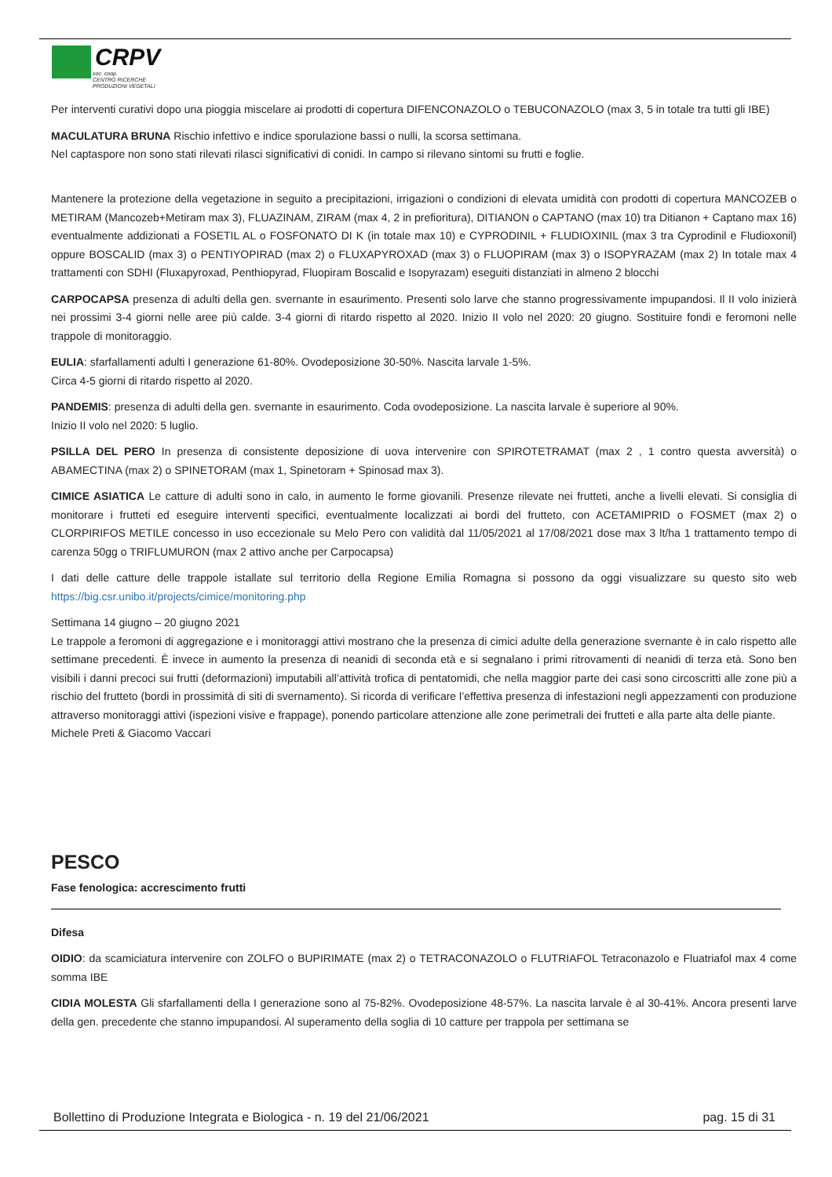CRPV
soc. coop.
CENTRO RICERCHE
PRODUZIONI VEGETALI
Per interventi curativi dopo una pioggia miscelare ai prodotti di copertura DIFENCONAZOLO o TEBUCONAZOLO (max 3, 5 in totale tra tutti gli IBE)
MACULATURA BRUNA Rischio infettivo e indice sporulazione bassi o nulli, la scorsa settimana.
Nel captaspore non sono stati rilevati rilasci significativi di conidi. In campo si rilevano sintomi su frutti e foglie.
Mantenere la protezione della vegetazione in seguito a precipitazioni, irrigazioni o condizioni di elevata umidità con prodotti di copertura MANCOZEB o METIRAM (Mancozeb+Metiram max 3), FLUAZINAM, ZIRAM (max 4, 2 in prefioritura), DITIANON o CAPTANO (max 10) tra Ditianon + Captano max 16) eventualmente addizionati a FOSETIL AL o FOSFONATO DI K (in totale max 10) e CYPRODINIL + FLUDIOXINIL (max 3 tra Cyprodinil e Fludioxonil) oppure BOSCALID (max 3) o PENTIYOPIRAD (max 2) o FLUXAPYROXAD (max 3) o FLUOPIRAM (max 3) o ISOPYRAZAM (max 2) In totale max 4 trattamenti con SDHI (Fluxapyroxad, Penthiopyrad, Fluopiram Boscalid e Isopyrazam) eseguiti distanziati in almeno 2 blocchi
CARPOCAPSA presenza di adulti della gen. svernante in esaurimento. Presenti solo larve che stanno progressivamente impupandosi. Il II volo inizierà nei prossimi 3-4 giorni nelle aree più calde. 3-4 giorni di ritardo rispetto al 2020. Inizio II volo nel 2020: 20 giugno. Sostituire fondi e feromoni nelle trappole di monitoraggio.
EULIA: sfarfallamenti adulti I generazione 61-80%. Ovodeposizione 30-50%. Nascita larvale 1-5%.
Circa 4-5 giorni di ritardo rispetto al 2020.
PANDEMIS: presenza di adulti della gen. svernante in esaurimento. Coda ovodeposizione. La nascita larvale è superiore al 90%.
Inizio II volo nel 2020: 5 luglio.
PSILLA DEL PERO In presenza di consistente deposizione di uova intervenire con SPIROTETRAMAT (max 2 , 1 contro questa avversità) o ABAMECTINA (max 2) o SPINETORAM (max 1, Spinetoram + Spinosad max 3).
CIMICE ASIATICA Le catture di adulti sono in calo, in aumento le forme giovanili. Presenze rilevate nei frutteti, anche a livelli elevati. Si consiglia di monitorare i frutteti ed eseguire interventi specifici, eventualmente localizzati ai bordi del frutteto, con ACETAMIPRID o FOSMET (max 2) o CLORPIRIFOS METILE concesso in uso eccezionale su Melo Pero con validità dal 11/05/2021 al 17/08/2021 dose max 3 lt/ha 1 trattamento tempo di carenza 50gg o TRIFLUMURON (max 2 attivo anche per Carpocapsa)
I dati delle catture delle trappole istallate sul territorio della Regione Emilia Romagna si possono da oggi visualizzare su questo sito web https://big.csr.unibo.it/projects/cimice/monitoring.php
Settimana 14 giugno – 20 giugno 2021
Le trappole a feromoni di aggregazione e i monitoraggi attivi mostrano che la presenza di cimici adulte della generazione svernante è in calo rispetto alle settimane precedenti. È invece in aumento la presenza di neanidi di seconda età e si segnalano i primi ritrovamenti di neanidi di terza età. Sono ben visibili i danni precoci sui frutti (deformazioni) imputabili all’attività trofica di pentatomidi, che nella maggior parte dei casi sono circoscritti alle zone più a rischio del frutteto (bordi in prossimità di siti di svernamento). Si ricorda di verificare l’effettiva presenza di infestazioni negli appezzamenti con produzione attraverso monitoraggi attivi (ispezioni visive e frappage), ponendo particolare attenzione alle zone perimetrali dei frutteti e alla parte alta delle piante.
Michele Preti & Giacomo Vaccari
PESCO
Fase fenologica: accrescimento frutti
Difesa
OIDIO: da scamiciatura intervenire con ZOLFO o BUPIRIMATE (max 2) o TETRACONAZOLO o FLUTRIAFOL Tetraconazolo e Fluatriafol max 4 come somma IBE
CIDIA MOLESTA Gli sfarfallamenti della I generazione sono al 75-82%. Ovodeposizione 48-57%. La nascita larvale è al 30-41%. Ancora presenti larve della gen. precedente che stanno impupandosi. Al superamento della soglia di 10 catture per trappola per settimana se
Bollettino di Produzione Integrata e Biologica - n. 19 del 21/06/2021 pag. 15 di 31